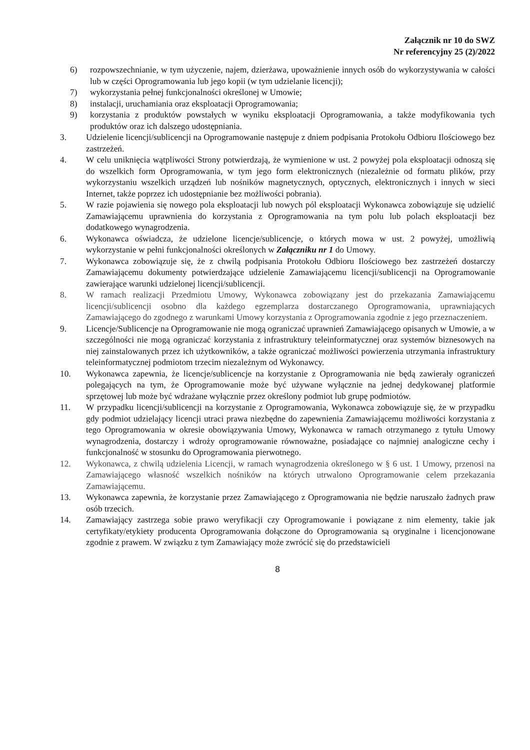Załącznik nr 10 do SWZ
Nr referencyjny 25 (2)/2022
6) rozpowszechnianie, w tym użyczenie, najem, dzierżawa, upoważnienie innych osób do wykorzystywania w całości lub w części Oprogramowania lub jego kopii (w tym udzielanie licencji);
7) wykorzystania pełnej funkcjonalności określonej w Umowie;
8) instalacji, uruchamiania oraz eksploatacji Oprogramowania;
9) korzystania z produktów powstałych w wyniku eksploatacji Oprogramowania, a także modyfikowania tych produktów oraz ich dalszego udostępniania.
3. Udzielenie licencji/sublicencji na Oprogramowanie następuje z dniem podpisania Protokołu Odbioru Ilościowego bez zastrzeżeń.
4. W celu uniknięcia wątpliwości Strony potwierdzają, że wymienione w ust. 2 powyżej pola eksploatacji odnoszą się do wszelkich form Oprogramowania, w tym jego form elektronicznych (niezależnie od formatu plików, przy wykorzystaniu wszelkich urządzeń lub nośników magnetycznych, optycznych, elektronicznych i innych w sieci Internet, także poprzez ich udostępnianie bez możliwości pobrania).
5. W razie pojawienia się nowego pola eksploatacji lub nowych pól eksploatacji Wykonawca zobowiązuje się udzielić Zamawiającemu uprawnienia do korzystania z Oprogramowania na tym polu lub polach eksploatacji bez dodatkowego wynagrodzenia.
6. Wykonawca oświadcza, że udzielone licencje/sublicencje, o których mowa w ust. 2 powyżej, umożliwią wykorzystanie w pełni funkcjonalności określonych w Załączniku nr 1 do Umowy.
7. Wykonawca zobowiązuje się, że z chwilą podpisania Protokołu Odbioru Ilościowego bez zastrzeżeń dostarczy Zamawiającemu dokumenty potwierdzające udzielenie Zamawiającemu licencji/sublicencji na Oprogramowanie zawierające warunki udzielonej licencji/sublicencji.
8. W ramach realizacji Przedmiotu Umowy, Wykonawca zobowiązany jest do przekazania Zamawiającemu licencji/sublicencji osobno dla każdego egzemplarza dostarczanego Oprogramowania, uprawniających Zamawiającego do zgodnego z warunkami Umowy korzystania z Oprogramowania zgodnie z jego przeznaczeniem.
9. Licencje/Sublicencje na Oprogramowanie nie mogą ograniczać uprawnień Zamawiającego opisanych w Umowie, a w szczególności nie mogą ograniczać korzystania z infrastruktury teleinformatycznej oraz systemów biznesowych na niej zainstalowanych przez ich użytkowników, a także ograniczać możliwości powierzenia utrzymania infrastruktury teleinformatycznej podmiotom trzecim niezależnym od Wykonawcy.
10. Wykonawca zapewnia, że licencje/sublicencje na korzystanie z Oprogramowania nie będą zawierały ograniczeń polegających na tym, że Oprogramowanie może być używane wyłącznie na jednej dedykowanej platformie sprzętowej lub może być wdrażane wyłącznie przez określony podmiot lub grupę podmiotów.
11. W przypadku licencji/sublicencji na korzystanie z Oprogramowania, Wykonawca zobowiązuje się, że w przypadku gdy podmiot udzielający licencji utraci prawa niezbędne do zapewnienia Zamawiającemu możliwości korzystania z tego Oprogramowania w okresie obowiązywania Umowy, Wykonawca w ramach otrzymanego z tytułu Umowy wynagrodzenia, dostarczy i wdroży oprogramowanie równoważne, posiadające co najmniej analogiczne cechy i funkcjonalność w stosunku do Oprogramowania pierwotnego.
12. Wykonawca, z chwilą udzielenia Licencji, w ramach wynagrodzenia określonego w § 6 ust. 1 Umowy, przenosi na Zamawiającego własność wszelkich nośników na których utrwalono Oprogramowanie celem przekazania Zamawiającemu.
13. Wykonawca zapewnia, że korzystanie przez Zamawiającego z Oprogramowania nie będzie naruszało żadnych praw osób trzecich.
14. Zamawiający zastrzega sobie prawo weryfikacji czy Oprogramowanie i powiązane z nim elementy, takie jak certyfikaty/etykiety producenta Oprogramowania dołączone do Oprogramowania są oryginalne i licencjonowane zgodnie z prawem. W związku z tym Zamawiający może zwrócić się do przedstawicieli
8